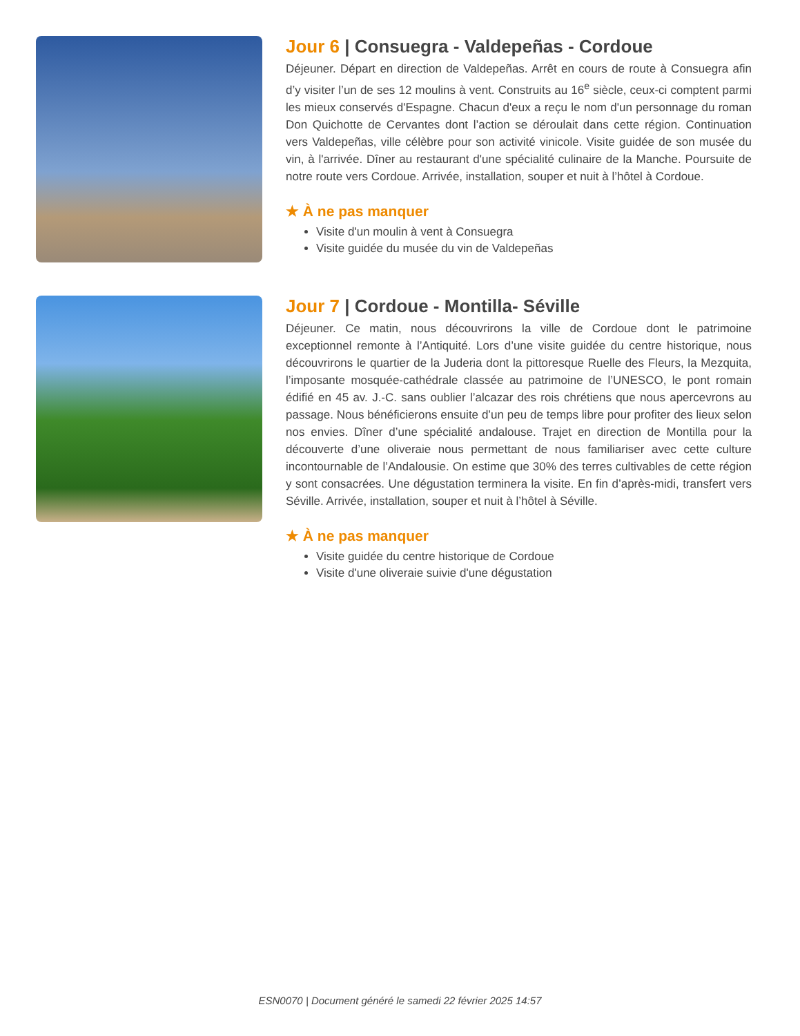Jour 6 | Consuegra - Valdepeñas - Cordoue
Déjeuner. Départ en direction de Valdepeñas. Arrêt en cours de route à Consuegra afin d’y visiter l’un de ses 12 moulins à vent. Construits au 16<sup>e</sup> siècle, ceux-ci comptent parmi les mieux conservés d'Espagne. Chacun d'eux a reçu le nom d'un personnage du roman Don Quichotte de Cervantes dont l’action se déroulait dans cette région. Continuation vers Valdepeñas, ville célèbre pour son activité vinicole. Visite guidée de son musée du vin, à l'arrivée. Dîner au restaurant d'une spécialité culinaire de la Manche. Poursuite de notre route vers Cordoue. Arrivée, installation, souper et nuit à l’hôtel à Cordoue.
★ À ne pas manquer
Visite d'un moulin à vent à Consuegra
Visite guidée du musée du vin de Valdepeñas
Jour 7 | Cordoue - Montilla- Séville
Déjeuner. Ce matin, nous découvrirons la ville de Cordoue dont le patrimoine exceptionnel remonte à l’Antiquité. Lors d’une visite guidée du centre historique, nous découvrirons le quartier de la Juderia dont la pittoresque Ruelle des Fleurs, la Mezquita, l’imposante mosquée-cathédrale classée au patrimoine de l’UNESCO, le pont romain édifié en 45 av. J.-C. sans oublier l’alcazar des rois chrétiens que nous apercevrons au passage. Nous bénéficierons ensuite d’un peu de temps libre pour profiter des lieux selon nos envies. Dîner d’une spécialité andalouse. Trajet en direction de Montilla pour la découverte d’une oliveraie nous permettant de nous familiariser avec cette culture incontournable de l’Andalousie. On estime que 30% des terres cultivables de cette région y sont consacrées. Une dégustation terminera la visite. En fin d’après-midi, transfert vers Séville. Arrivée, installation, souper et nuit à l’hôtel à Séville.
★ À ne pas manquer
Visite guidée du centre historique de Cordoue
Visite d'une oliveraie suivie d'une dégustation
ESN0070 | Document généré le samedi 22 février 2025 14:57